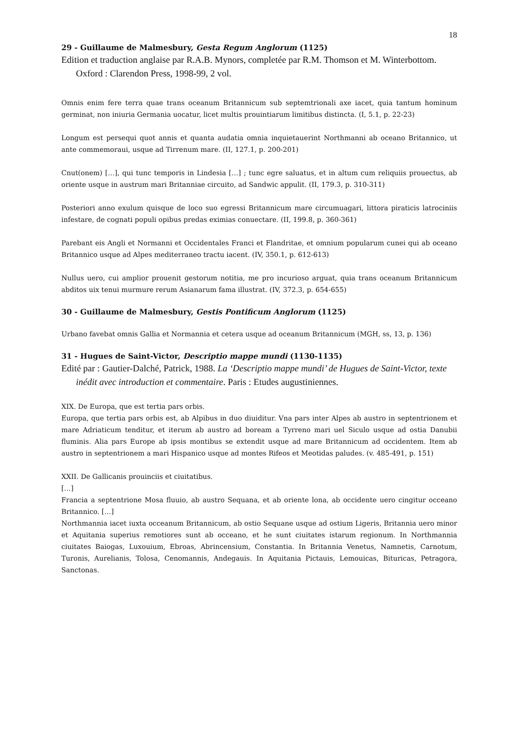18
29 - Guillaume de Malmesbury, Gesta Regum Anglorum (1125)
Edition et traduction anglaise par R.A.B. Mynors, completée par R.M. Thomson et M. Winterbottom. Oxford : Clarendon Press, 1998-99, 2 vol.
Omnis enim fere terra quae trans oceanum Britannicum sub septemtrionali axe iacet, quia tantum hominum germinat, non iniuria Germania uocatur, licet multis prouintiarum limitibus distincta. (I, 5.1, p. 22-23)
Longum est persequi quot annis et quanta audatia omnia inquietauerint Northmanni ab oceano Britannico, ut ante commemoraui, usque ad Tirrenum mare. (II, 127.1, p. 200-201)
Cnut(onem) […], qui tunc temporis in Lindesia […] ; tunc egre saluatus, et in altum cum reliquiis prouectus, ab oriente usque in austrum mari Britanniae circuito, ad Sandwic appulit. (II, 179.3, p. 310-311)
Posteriori anno exulum quisque de loco suo egressi Britannicum mare circumuagari, littora piraticis latrociniis infestare, de cognati populi opibus predas eximias conuectare. (II, 199.8, p. 360-361)
Parebant eis Angli et Normanni et Occidentales Franci et Flandritae, et omnium popularum cunei qui ab oceano Britannico usque ad Alpes mediterraneo tractu iacent. (IV, 350.1, p. 612-613)
Nullus uero, cui amplior prouenit gestorum notitia, me pro incurioso arguat, quia trans oceanum Britannicum abditos uix tenui murmure rerum Asianarum fama illustrat. (IV, 372.3, p. 654-655)
30 - Guillaume de Malmesbury, Gestis Pontificum Anglorum (1125)
Urbano favebat omnis Gallia et Normannia et cetera usque ad oceanum Britannicum (MGH, ss, 13, p. 136)
31 - Hugues de Saint-Victor, Descriptio mappe mundi (1130-1135)
Edité par : Gautier-Dalché, Patrick, 1988. La ‘Descriptio mappe mundi’ de Hugues de Saint-Victor, texte inédit avec introduction et commentaire. Paris : Etudes augustiniennes.
XIX. De Europa, que est tertia pars orbis.
Europa, que tertia pars orbis est, ab Alpibus in duo diuiditur. Vna pars inter Alpes ab austro in septentrionem et mare Adriaticum tenditur, et iterum ab austro ad boream a Tyrreno mari uel Siculo usque ad ostia Danubii fluminis. Alia pars Europe ab ipsis montibus se extendit usque ad mare Britannicum ad occidentem. Item ab austro in septentrionem a mari Hispanico usque ad montes Rifeos et Meotidas paludes. (v. 485-491, p. 151)
XXII. De Gallicanis prouinciis et ciuitatibus.
[…]
Francia a septentrione Mosa fluuio, ab austro Sequana, et ab oriente lona, ab occidente uero cingitur occeano Britannico. […]
Northmannia iacet iuxta occeanum Britannicum, ab ostio Sequane usque ad ostium Ligeris, Britannia uero minor et Aquitania superius remotiores sunt ab occeano, et he sunt ciuitates istarum regionum. In Northmannia ciuitates Baiogas, Luxouium, Ebroas, Abrincensium, Constantia. In Britannia Venetus, Namnetis, Carnotum, Turonis, Aurelianis, Tolosa, Cenomannis, Andegauis. In Aquitania Pictauis, Lemouicas, Bituricas, Petragora, Sanctonas.